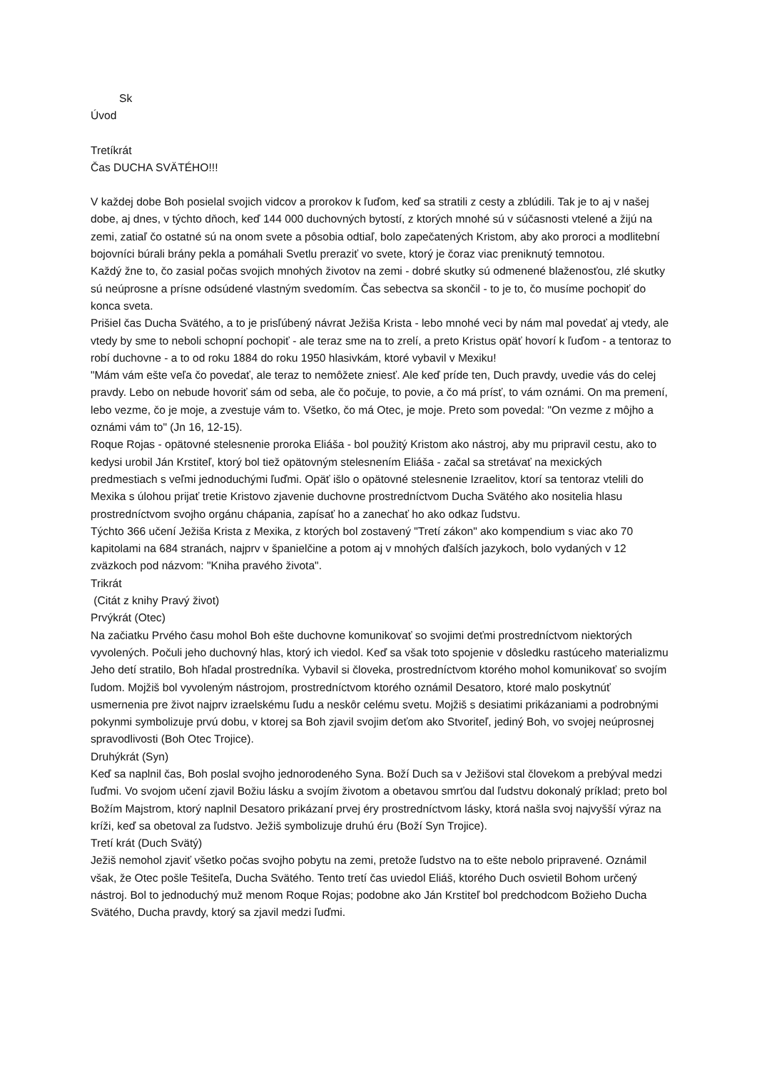Sk
Úvod
Tretíkrát
Čas DUCHA SVÄTÉHO!!!
V každej dobe Boh posielal svojich vidcov a prorokov k ľuďom, keď sa stratili z cesty a zblúdili. Tak je to aj v našej dobe, aj dnes, v týchto dňoch, keď 144 000 duchovných bytostí, z ktorých mnohé sú v súčasnosti vtelené a žijú na zemi, zatiaľ čo ostatné sú na onom svete a pôsobia odtiaľ, bolo zapečatených Kristom, aby ako proroci a modlitební bojovníci búrali brány pekla a pomáhali Svetlu preraziť vo svete, ktorý je čoraz viac preniknutý temnotou.
Každý žne to, čo zasial počas svojich mnohých životov na zemi - dobré skutky sú odmenené blaženosťou, zlé skutky sú neúprosne a prísne odsúdené vlastným svedomím. Čas sebectva sa skončil - to je to, čo musíme pochopiť do konca sveta.
Prišiel čas Ducha Svätého, a to je prisľúbený návrat Ježiša Krista - lebo mnohé veci by nám mal povedať aj vtedy, ale vtedy by sme to neboli schopní pochopiť - ale teraz sme na to zrelí, a preto Kristus opäť hovorí k ľuďom - a tentoraz to robí duchovne - a to od roku 1884 do roku 1950 hlasivkám, ktoré vybavil v Mexiku!
"Mám vám ešte veľa čo povedať, ale teraz to nemôžete zniesť. Ale keď príde ten, Duch pravdy, uvedie vás do celej pravdy. Lebo on nebude hovoriť sám od seba, ale čo počuje, to povie, a čo má prísť, to vám oznámi. On ma premení, lebo vezme, čo je moje, a zvestuje vám to. Všetko, čo má Otec, je moje. Preto som povedal: "On vezme z môjho a oznámi vám to" (Jn 16, 12-15).
Roque Rojas - opätovné stelesnenie proroka Eliáša - bol použitý Kristom ako nástroj, aby mu pripravil cestu, ako to kedysi urobil Ján Krstiteľ, ktorý bol tiež opätovným stelesnením Eliáša - začal sa stretávať na mexických predmestiach s veľmi jednoduchými ľuďmi. Opäť išlo o opätovné stelesnenie Izraelitov, ktorí sa tentoraz vtelili do Mexika s úlohou prijať tretie Kristovo zjavenie duchovne prostredníctvom Ducha Svätého ako nositelia hlasu prostredníctvom svojho orgánu chápania, zapísať ho a zanechať ho ako odkaz ľudstvu.
Týchto 366 učení Ježiša Krista z Mexika, z ktorých bol zostavený "Tretí zákon" ako kompendium s viac ako 70 kapitolami na 684 stranách, najprv v španielčine a potom aj v mnohých ďalších jazykoch, bolo vydaných v 12 zväzkoch pod názvom: "Kniha pravého života".
Trikrát
(Citát z knihy Pravý život)
Prvýkrát (Otec)
Na začiatku Prvého času mohol Boh ešte duchovne komunikovať so svojimi deťmi prostredníctvom niektorých vyvolených. Počuli jeho duchovný hlas, ktorý ich viedol. Keď sa však toto spojenie v dôsledku rastúceho materializmu Jeho detí stratilo, Boh hľadal prostredníka. Vybavil si človeka, prostredníctvom ktorého mohol komunikovať so svojím ľudom. Mojžiš bol vyvoleným nástrojom, prostredníctvom ktorého oznámil Desatoro, ktoré malo poskytnúť usmernenia pre život najprv izraelskému ľudu a neskôr celému svetu. Mojžiš s desiatimi prikázaniami a podrobnými pokynmi symbolizuje prvú dobu, v ktorej sa Boh zjavil svojim deťom ako Stvoriteľ, jediný Boh, vo svojej neúprosnej spravodlivosti (Boh Otec Trojice).
Druhýkrát (Syn)
Keď sa naplnil čas, Boh poslal svojho jednorodeného Syna. Boží Duch sa v Ježišovi stal človekom a prebýval medzi ľuďmi. Vo svojom učení zjavil Božiu lásku a svojím životom a obetavou smrťou dal ľudstvu dokonalý príklad; preto bol Božím Majstrom, ktorý naplnil Desatoro prikázaní prvej éry prostredníctvom lásky, ktorá našla svoj najvyšší výraz na kríži, keď sa obetoval za ľudstvo. Ježiš symbolizuje druhú éru (Boží Syn Trojice).
Tretí krát (Duch Svätý)
Ježiš nemohol zjaviť všetko počas svojho pobytu na zemi, pretože ľudstvo na to ešte nebolo pripravené. Oznámil však, že Otec pošle Tešiteľa, Ducha Svätého. Tento tretí čas uviedol Eliáš, ktorého Duch osvietil Bohom určený nástroj. Bol to jednoduchý muž menom Roque Rojas; podobne ako Ján Krstiteľ bol predchodcom Božieho Ducha Svätého, Ducha pravdy, ktorý sa zjavil medzi ľuďmi.